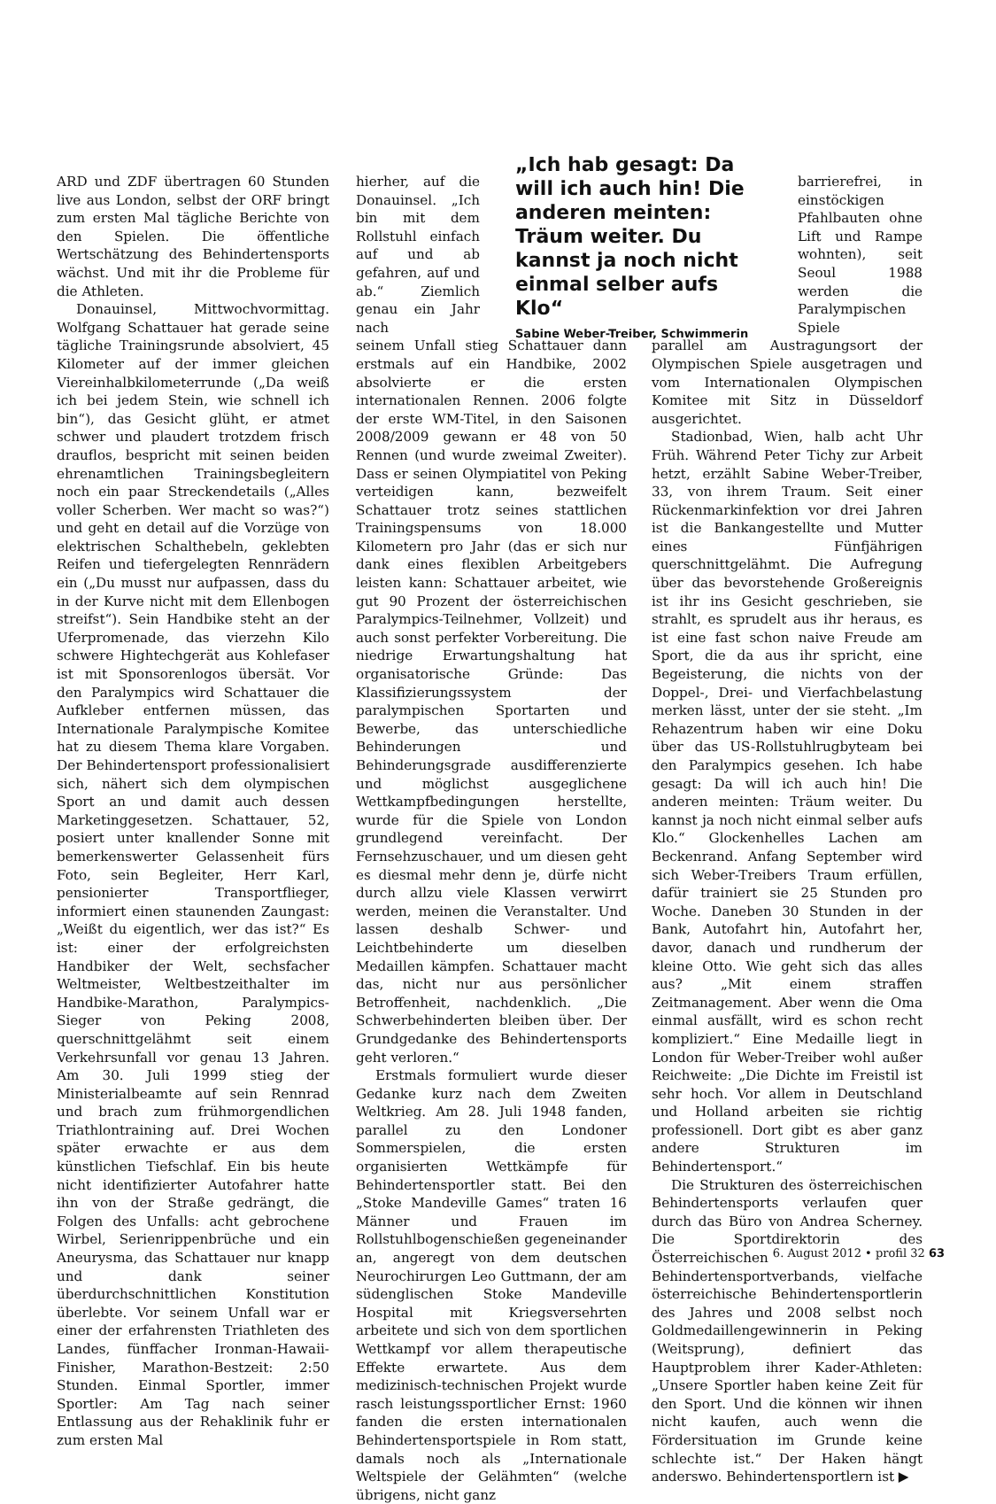ARD und ZDF übertragen 60 Stunden live aus London, selbst der ORF bringt zum ersten Mal tägliche Berichte von den Spielen. Die öffentliche Wertschätzung des Behindertensports wächst. Und mit ihr die Probleme für die Athleten.
Donauinsel, Mittwochvormittag. Wolfgang Schattauer hat gerade seine tägliche Trainingsrunde absolviert, 45 Kilometer auf der immer gleichen Viereinhalbkilometerrunde („Da weiß ich bei jedem Stein, wie schnell ich bin“), das Gesicht glüht, er atmet schwer und plaudert trotzdem frisch drauflos, bespricht mit seinen beiden ehrenamtlichen Trainingsbegleitern noch ein paar Streckendetails („Alles voller Scherben. Wer macht so was?“) und geht en detail auf die Vorzüge von elektrischen Schalthebeln, geklebten Reifen und tiefergelegten Rennrädern ein („Du musst nur aufpassen, dass du in der Kurve nicht mit dem Ellenbogen streifst“). Sein Handbike steht an der Uferpromenade, das vierzehn Kilo schwere Hightechgerät aus Kohlefaser ist mit Sponsorenlogos übersät. Vor den Paralympics wird Schattauer die Aufkleber entfernen müssen, das Internationale Paralympische Komitee hat zu diesem Thema klare Vorgaben. Der Behindertensport professionalisiert sich, nähert sich dem olympischen Sport an und damit auch dessen Marketinggesetzen. Schattauer, 52, posiert unter knallender Sonne mit bemerkenswerter Gelassenheit fürs Foto, sein Begleiter, Herr Karl, pensionierter Transportflieger, informiert einen staunenden Zaungast: „Weißt du eigentlich, wer das ist?“ Es ist: einer der erfolgreichsten Handbiker der Welt, sechsfacher Weltmeister, Weltbestzeithalter im Handbike-Marathon, Paralympics-Sieger von Peking 2008, querschnittgelähmt seit einem Verkehrsunfall vor genau 13 Jahren. Am 30. Juli 1999 stieg der Ministerialbeamte auf sein Rennrad und brach zum frühmorgendlichen Triathlontraining auf. Drei Wochen später erwachte er aus dem künstlichen Tiefschlaf. Ein bis heute nicht identifizierter Autofahrer hatte ihn von der Straße gedrängt, die Folgen des Unfalls: acht gebrochene Wirbel, Serienrippenbrüche und ein Aneurysma, das Schattauer nur knapp und dank seiner überdurchschnittlichen Konstitution überlebte. Vor seinem Unfall war er einer der erfahrensten Triathleten des Landes, fünffacher Ironman-Hawaii-Finisher, Marathon-Bestzeit: 2:50 Stunden. Einmal Sportler, immer Sportler: Am Tag nach seiner Entlassung aus der Rehaklinik fuhr er zum ersten Mal
hierher, auf die Donauinsel. „Ich bin mit dem Rollstuhl einfach auf und ab gefahren, auf und ab.“ Ziemlich genau ein Jahr nach
seinem Unfall stieg Schattauer dann erstmals auf ein Handbike, 2002 absolvierte er die ersten internationalen Rennen. 2006 folgte der erste WM-Titel, in den Saisonen 2008/2009 gewann er 48 von 50 Rennen (und wurde zweimal Zweiter). Dass er seinen Olympiatitel von Peking verteidigen kann, bezweifelt Schattauer trotz seines stattlichen Trainingspensums von 18.000 Kilometern pro Jahr (das er sich nur dank eines flexiblen Arbeitgebers leisten kann: Schattauer arbeitet, wie gut 90 Prozent der österreichischen Paralympics-Teilnehmer, Vollzeit) und auch sonst perfekter Vorbereitung. Die niedrige Erwartungshaltung hat organisatorische Gründe: Das Klassifizierungssystem der paralympischen Sportarten und Bewerbe, das unterschiedliche Behinderungen und Behinderungsgrade ausdifferenzierte und möglichst ausgeglichene Wettkampfbedingungen herstellte, wurde für die Spiele von London grundlegend vereinfacht. Der Fernsehzuschauer, und um diesen geht es diesmal mehr denn je, dürfe nicht durch allzu viele Klassen verwirrt werden, meinen die Veranstalter. Und lassen deshalb Schwer- und Leichtbehinderte um dieselben Medaillen kämpfen. Schattauer macht das, nicht nur aus persönlicher Betroffenheit, nachdenklich. „Die Schwerbehinderten bleiben über. Der Grundgedanke des Behindertensports geht verloren.“
Erstmals formuliert wurde dieser Gedanke kurz nach dem Zweiten Weltkrieg. Am 28. Juli 1948 fanden, parallel zu den Londoner Sommerspielen, die ersten organisierten Wettkämpfe für Behindertensportler statt. Bei den „Stoke Mandeville Games“ traten 16 Männer und Frauen im Rollstuhlbogenschießen gegeneinander an, angeregt von dem deutschen Neurochirurgen Leo Guttmann, der am südenglischen Stoke Mandeville Hospital mit Kriegsversehrten arbeitete und sich von dem sportlichen Wettkampf vor allem therapeutische Effekte erwartete. Aus dem medizinisch-technischen Projekt wurde rasch leistungssportlicher Ernst: 1960 fanden die ersten internationalen Behindertensportspiele in Rom statt, damals noch als „Internationale Weltspiele der Gelähmten“ (welche übrigens, nicht ganz
„Ich hab gesagt: Da will ich auch hin! Die anderen meinten: Träum weiter. Du kannst ja noch nicht einmal selber aufs Klo“
Sabine Weber-Treiber, Schwimmerin
barrierefrei, in einstöckigen Pfahlbauten ohne Lift und Rampe wohnten), seit Seoul 1988 werden die Paralympischen Spiele
parallel am Austragungsort der Olympischen Spiele ausgetragen und vom Internationalen Olympischen Komitee mit Sitz in Düsseldorf ausgerichtet.
Stadionbad, Wien, halb acht Uhr Früh. Während Peter Tichy zur Arbeit hetzt, erzählt Sabine Weber-Treiber, 33, von ihrem Traum. Seit einer Rückenmarkinfektion vor drei Jahren ist die Bankangestellte und Mutter eines Fünfjährigen querschnittgelähmt. Die Aufregung über das bevorstehende Großereignis ist ihr ins Gesicht geschrieben, sie strahlt, es sprudelt aus ihr heraus, es ist eine fast schon naive Freude am Sport, die da aus ihr spricht, eine Begeisterung, die nichts von der Doppel-, Drei- und Vierfachbelastung merken lässt, unter der sie steht. „Im Rehazentrum haben wir eine Doku über das US-Rollstuhlrugbyteam bei den Paralympics gesehen. Ich habe gesagt: Da will ich auch hin! Die anderen meinten: Träum weiter. Du kannst ja noch nicht einmal selber aufs Klo.“ Glockenhelles Lachen am Beckenrand. Anfang September wird sich Weber-Treibers Traum erfüllen, dafür trainiert sie 25 Stunden pro Woche. Daneben 30 Stunden in der Bank, Autofahrt hin, Autofahrt her, davor, danach und rundherum der kleine Otto. Wie geht sich das alles aus? „Mit einem straffen Zeitmanagement. Aber wenn die Oma einmal ausfällt, wird es schon recht kompliziert.“ Eine Medaille liegt in London für Weber-Treiber wohl außer Reichweite: „Die Dichte im Freistil ist sehr hoch. Vor allem in Deutschland und Holland arbeiten sie richtig professionell. Dort gibt es aber ganz andere Strukturen im Behindertensport.“
Die Strukturen des österreichischen Behindertensports verlaufen quer durch das Büro von Andrea Scherney. Die Sportdirektorin des Österreichischen Behindertensportverbands, vielfache österreichische Behindertensportlerin des Jahres und 2008 selbst noch Goldmedaillengewinnerin in Peking (Weitsprung), definiert das Hauptproblem ihrer Kader-Athleten: „Unsere Sportler haben keine Zeit für den Sport. Und die können wir ihnen nicht kaufen, auch wenn die Fördersituation im Grunde keine schlechte ist.“ Der Haken hängt anderswo. Behindertensportlern ist ▶
6. August 2012 • profil 32 63